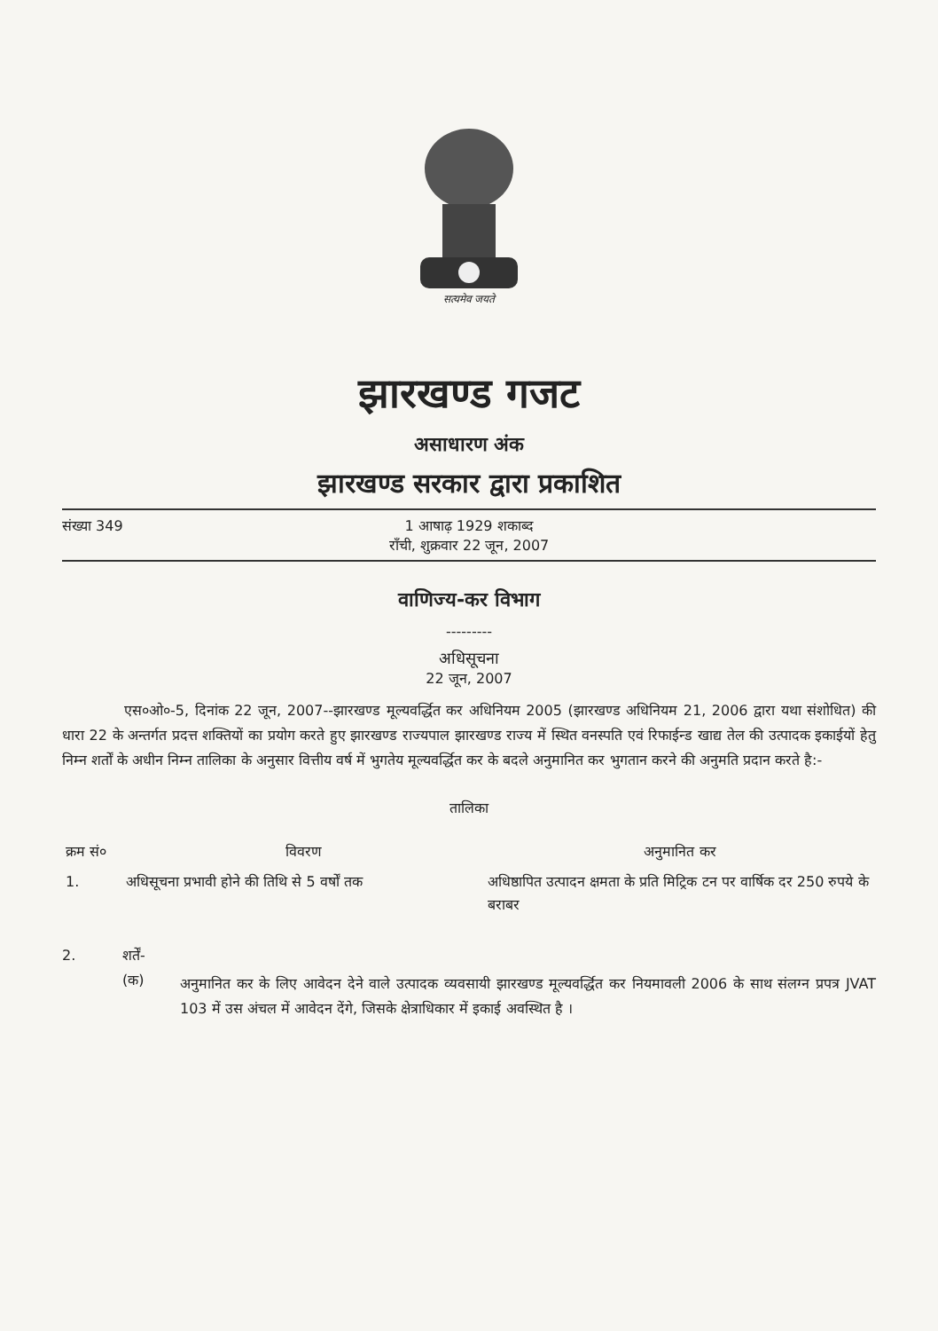सत्यमेव जयते
झारखण्ड गजट
असाधारण अंक
झारखण्ड सरकार द्वारा प्रकाशित
संख्या 349 1 आषाढ़ 1929 शकाब्द
राँची, शुक्रवार 22 जून, 2007
वाणिज्य-कर विभाग
---------
अधिसूचना
22 जून, 2007
एस०ओ०-5, दिनांक 22 जून, 2007--झारखण्ड मूल्यवर्द्धित कर अधिनियम 2005 (झारखण्ड अधिनियम 21, 2006 द्वारा यथा संशोधित) की धारा 22 के अन्तर्गत प्रदत्त शक्तियों का प्रयोग करते हुए झारखण्ड राज्यपाल झारखण्ड राज्य में स्थित वनस्पति एवं रिफाईन्ड खाद्य तेल की उत्पादक इकाईयों हेतु निम्न शर्तों के अधीन निम्न तालिका के अनुसार वित्तीय वर्ष में भुगतेय मूल्यवर्द्धित कर के बदले अनुमानित कर भुगतान करने की अनुमति प्रदान करते है:-
तालिका
| क्रम सं० | विवरण | अनुमानित कर |
| --- | --- | --- |
| 1. | अधिसूचना प्रभावी होने की तिथि से 5 वर्षों तक | अधिष्ठापित उत्पादन क्षमता के प्रति मिट्रिक टन पर वार्षिक दर 250 रुपये के बराबर |
2. शर्तें-
(क)
अनुमानित कर के लिए आवेदन देने वाले उत्पादक व्यवसायी झारखण्ड मूल्यवर्द्धित कर नियमावली 2006 के साथ संलग्न प्रपत्र JVAT 103 में उस अंचल में आवेदन देंगे, जिसके क्षेत्राधिकार में इकाई अवस्थित है ।